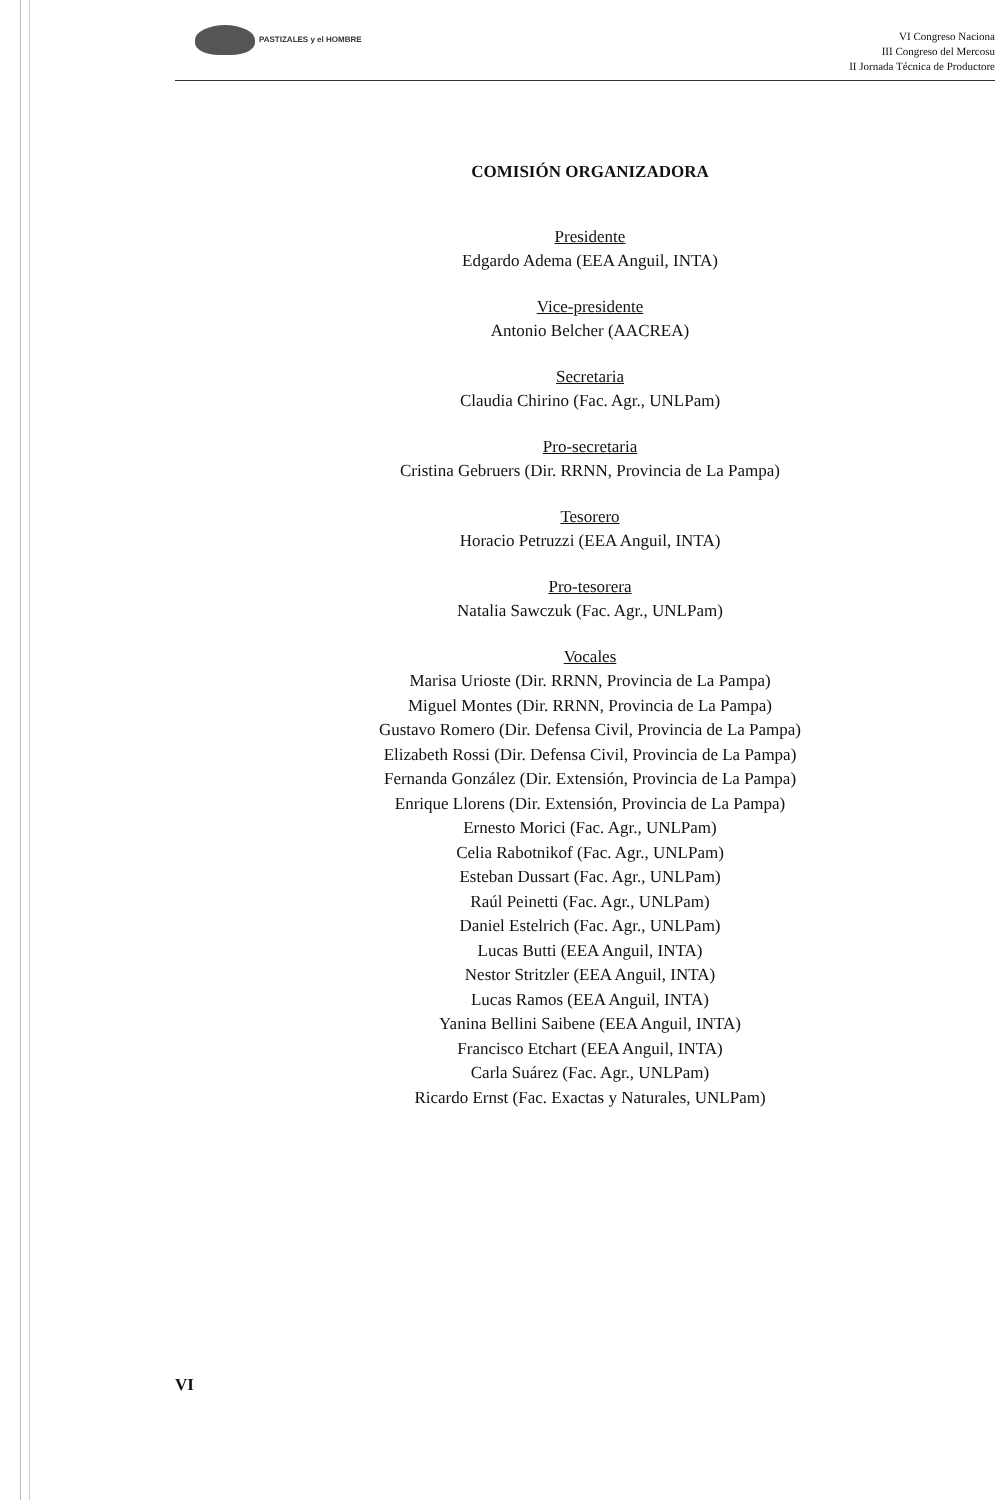PASTIZALES y el HOMBRE
VI Congreso Naciona
III Congreso del Mercosu
II Jornada Técnica de Productore
COMISIÓN ORGANIZADORA
Presidente
Edgardo Adema (EEA Anguil, INTA)
Vice-presidente
Antonio Belcher (AACREA)
Secretaria
Claudia Chirino (Fac. Agr., UNLPam)
Pro-secretaria
Cristina Gebruers (Dir. RRNN, Provincia de La Pampa)
Tesorero
Horacio Petruzzi (EEA Anguil, INTA)
Pro-tesorera
Natalia Sawczuk (Fac. Agr., UNLPam)
Vocales
Marisa Urioste (Dir. RRNN, Provincia de La Pampa)
Miguel Montes (Dir. RRNN, Provincia de La Pampa)
Gustavo Romero (Dir. Defensa Civil, Provincia de La Pampa)
Elizabeth Rossi (Dir. Defensa Civil, Provincia de La Pampa)
Fernanda González (Dir. Extensión, Provincia de La Pampa)
Enrique Llorens (Dir. Extensión, Provincia de La Pampa)
Ernesto Morici (Fac. Agr., UNLPam)
Celia Rabotnikof (Fac. Agr., UNLPam)
Esteban Dussart (Fac. Agr., UNLPam)
Raúl Peinetti (Fac. Agr., UNLPam)
Daniel Estelrich (Fac. Agr., UNLPam)
Lucas Butti (EEA Anguil, INTA)
Nestor Stritzler (EEA Anguil, INTA)
Lucas Ramos (EEA Anguil, INTA)
Yanina Bellini Saibene (EEA Anguil, INTA)
Francisco Etchart (EEA Anguil, INTA)
Carla Suárez (Fac. Agr., UNLPam)
Ricardo Ernst (Fac. Exactas y Naturales, UNLPam)
VI